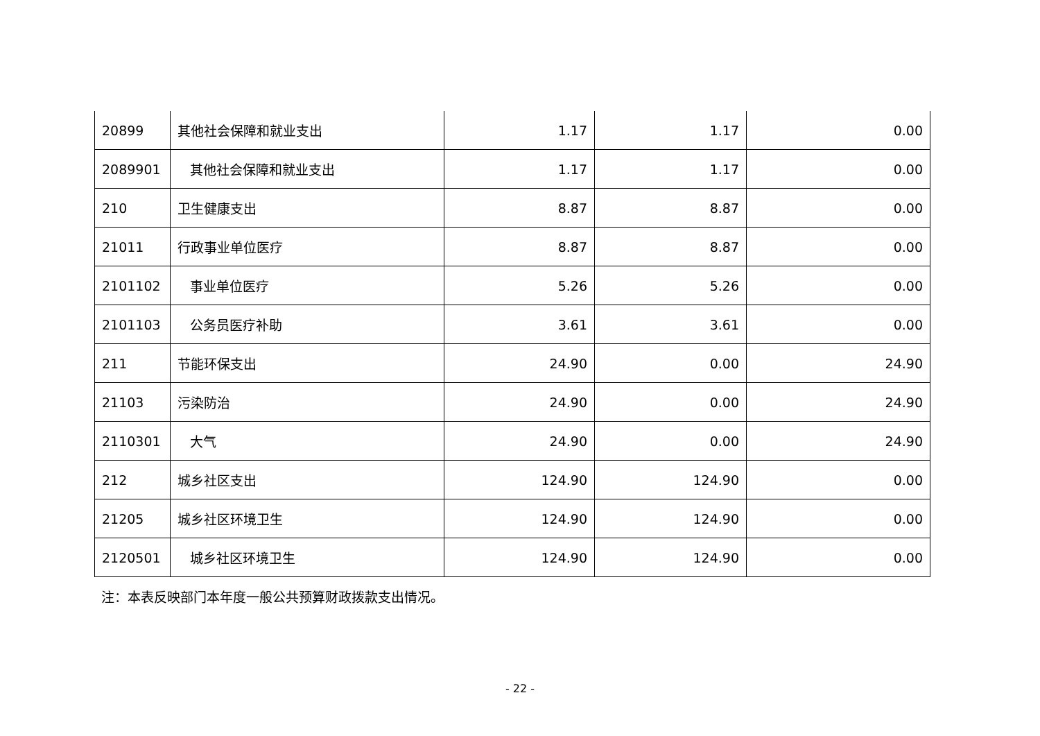| 20899 | 其他社会保障和就业支出 | 1.17 | 1.17 | 0.00 |
| 2089901 | 其他社会保障和就业支出 | 1.17 | 1.17 | 0.00 |
| 210 | 卫生健康支出 | 8.87 | 8.87 | 0.00 |
| 21011 | 行政事业单位医疗 | 8.87 | 8.87 | 0.00 |
| 2101102 | 事业单位医疗 | 5.26 | 5.26 | 0.00 |
| 2101103 | 公务员医疗补助 | 3.61 | 3.61 | 0.00 |
| 211 | 节能环保支出 | 24.90 | 0.00 | 24.90 |
| 21103 | 污染防治 | 24.90 | 0.00 | 24.90 |
| 2110301 | 大气 | 24.90 | 0.00 | 24.90 |
| 212 | 城乡社区支出 | 124.90 | 124.90 | 0.00 |
| 21205 | 城乡社区环境卫生 | 124.90 | 124.90 | 0.00 |
| 2120501 | 城乡社区环境卫生 | 124.90 | 124.90 | 0.00 |
注：本表反映部门本年度一般公共预算财政拨款支出情况。
- 22 -